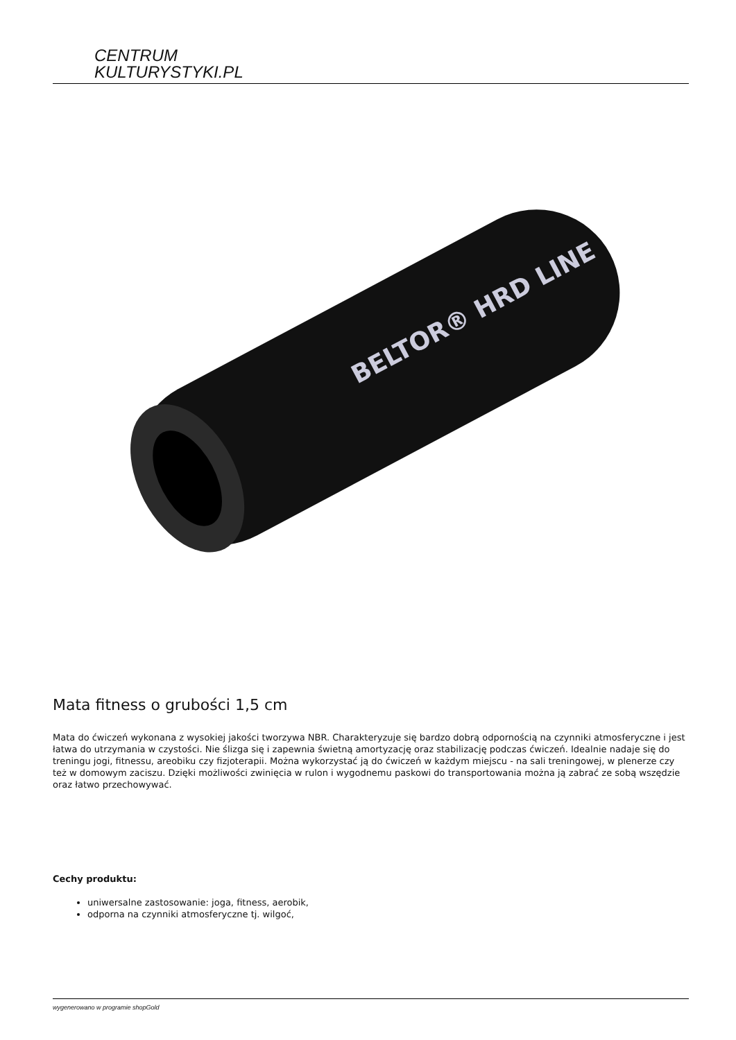CENTRUM
KULTURYSTYKI.PL
BELTOR® HRD LINE
Mata fitness o grubości 1,5 cm
Mata do ćwiczeń wykonana z wysokiej jakości tworzywa NBR. Charakteryzuje się bardzo dobrą odpornością na czynniki atmosferyczne i jest łatwa do utrzymania w czystości. Nie ślizga się i zapewnia świetną amortyzację oraz stabilizację podczas ćwiczeń. Idealnie nadaje się do treningu jogi, fitnessu, areobiku czy fizjoterapii. Można wykorzystać ją do ćwiczeń w każdym miejscu - na sali treningowej, w plenerze czy też w domowym zaciszu. Dzięki możliwości zwinięcia w rulon i wygodnemu paskowi do transportowania można ją zabrać ze sobą wszędzie oraz łatwo przechowywać.
Cechy produktu:
uniwersalne zastosowanie: joga, fitness, aerobik,
odporna na czynniki atmosferyczne tj. wilgoć,
wygenerowano w programie shopGold